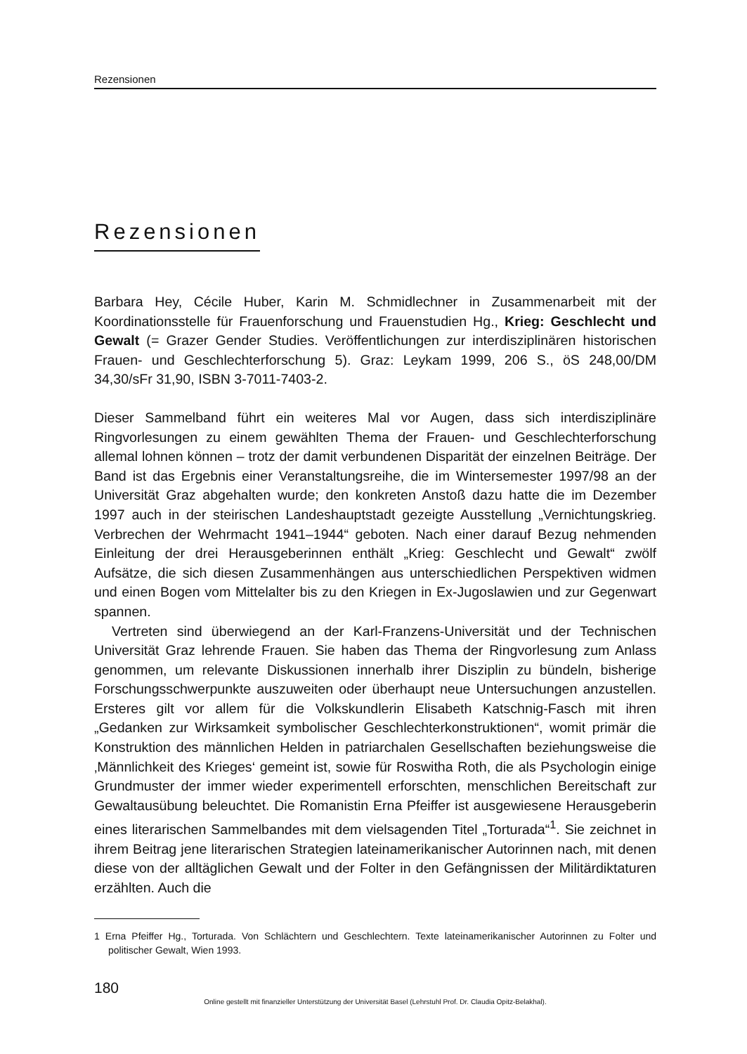Rezensionen
Rezensionen
Barbara Hey, Cécile Huber, Karin M. Schmidlechner in Zusammenarbeit mit der Koordinationsstelle für Frauenforschung und Frauenstudien Hg., Krieg: Geschlecht und Gewalt (= Grazer Gender Studies. Veröffentlichungen zur interdisziplinären historischen Frauen- und Geschlechterforschung 5). Graz: Leykam 1999, 206 S., öS 248,00/DM 34,30/sFr 31,90, ISBN 3-7011-7403-2.
Dieser Sammelband führt ein weiteres Mal vor Augen, dass sich interdisziplinäre Ringvorlesungen zu einem gewählten Thema der Frauen- und Geschlechterforschung allemal lohnen können – trotz der damit verbundenen Disparität der einzelnen Beiträge. Der Band ist das Ergebnis einer Veranstaltungsreihe, die im Wintersemester 1997/98 an der Universität Graz abgehalten wurde; den konkreten Anstoß dazu hatte die im Dezember 1997 auch in der steirischen Landeshauptstadt gezeigte Ausstellung „Vernichtungskrieg. Verbrechen der Wehrmacht 1941–1944“ geboten. Nach einer darauf Bezug nehmenden Einleitung der drei Herausgeberinnen enthält „Krieg: Geschlecht und Gewalt“ zwölf Aufsätze, die sich diesen Zusammenhängen aus unterschiedlichen Perspektiven widmen und einen Bogen vom Mittelalter bis zu den Kriegen in Ex-Jugoslawien und zur Gegenwart spannen.
Vertreten sind überwiegend an der Karl-Franzens-Universität und der Technischen Universität Graz lehrende Frauen. Sie haben das Thema der Ringvorlesung zum Anlass genommen, um relevante Diskussionen innerhalb ihrer Disziplin zu bündeln, bisherige Forschungsschwerpunkte auszuweiten oder überhaupt neue Untersuchungen anzustellen. Ersteres gilt vor allem für die Volkskundlerin Elisabeth Katschnig-Fasch mit ihren „Gedanken zur Wirksamkeit symbolischer Geschlechterkonstruktionen“, womit primär die Konstruktion des männlichen Helden in patriarchalen Gesellschaften beziehungsweise die ‚Männlichkeit des Krieges‘ gemeint ist, sowie für Roswitha Roth, die als Psychologin einige Grundmuster der immer wieder experimentell erforschten, menschlichen Bereitschaft zur Gewaltausübung beleuchtet. Die Romanistin Erna Pfeiffer ist ausgewiesene Herausgeberin eines literarischen Sammelbandes mit dem vielsagenden Titel „Torturada“<sup>1</sup>. Sie zeichnet in ihrem Beitrag jene literarischen Strategien lateinamerikanischer Autorinnen nach, mit denen diese von der alltäglichen Gewalt und der Folter in den Gefängnissen der Militärdiktaturen erzählten. Auch die
1 Erna Pfeiffer Hg., Torturada. Von Schlächtern und Geschlechtern. Texte lateinamerikanischer Autorinnen zu Folter und politischer Gewalt, Wien 1993.
180
Online gestellt mit finanzieller Unterstützung der Universität Basel (Lehrstuhl Prof. Dr. Claudia Opitz-Belakhal).